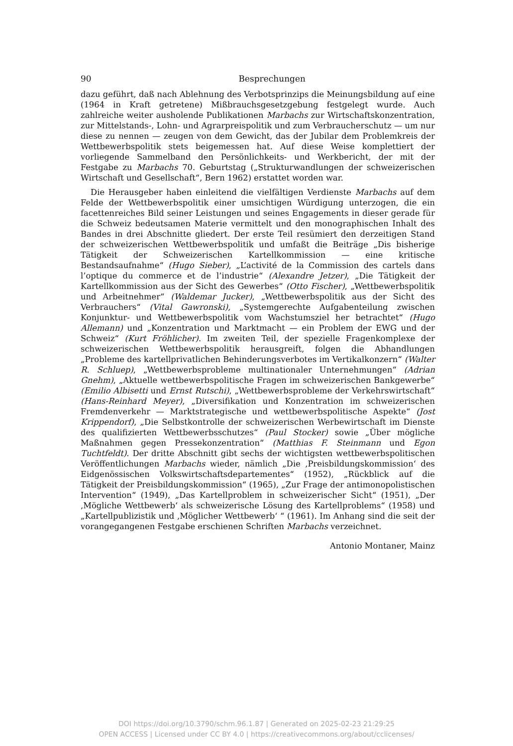90 Besprechungen
dazu geführt, daß nach Ablehnung des Verbotsprinzips die Meinungsbildung auf eine (1964 in Kraft getretene) Mißbrauchsgesetzgebung festgelegt wurde. Auch zahlreiche weiter ausholende Publikationen Marbachs zur Wirtschaftskonzentration, zur Mittelstands-, Lohn- und Agrarpreispolitik und zum Verbraucherschutz — um nur diese zu nennen — zeugen von dem Gewicht, das der Jubilar dem Problemkreis der Wettbewerbspolitik stets beigemessen hat. Auf diese Weise komplettiert der vorliegende Sammelband den Persönlichkeits- und Werkbericht, der mit der Festgabe zu Marbachs 70. Geburtstag („Strukturwandlungen der schweizerischen Wirtschaft und Gesellschaft“, Bern 1962) erstattet worden war.
Die Herausgeber haben einleitend die vielfältigen Verdienste Marbachs auf dem Felde der Wettbewerbspolitik einer umsichtigen Würdigung unterzogen, die ein facettenreiches Bild seiner Leistungen und seines Engagements in dieser gerade für die Schweiz bedeutsamen Materie vermittelt und den monographischen Inhalt des Bandes in drei Abschnitte gliedert. Der erste Teil resümiert den derzeitigen Stand der schweizerischen Wettbewerbspolitik und umfaßt die Beiträge „Dis bisherige Tätigkeit der Schweizerischen Kartellkommission — eine kritische Bestandsaufnahme“ (Hugo Sieber), „L’activité de la Commission des cartels dans l’optique du commerce et de l’industrie“ (Alexandre Jetzer), „Die Tätigkeit der Kartellkommission aus der Sicht des Gewerbes“ (Otto Fischer), „Wettbewerbspolitik und Arbeitnehmer“ (Waldemar Jucker), „Wettbewerbspolitik aus der Sicht des Verbrauchers“ (Vital Gawronski), „Systemgerechte Aufgabenteilung zwischen Konjunktur- und Wettbewerbspolitik vom Wachstumsziel her betrachtet“ (Hugo Allemann) und „Konzentration und Marktmacht — ein Problem der EWG und der Schweiz“ (Kurt Fröhlicher). Im zweiten Teil, der spezielle Fragenkomplexe der schweizerischen Wettbewerbspolitik herausgreift, folgen die Abhandlungen „Probleme des kartellprivatlichen Behinderungsverbotes im Vertikalkonzern“ (Walter R. Schluep), „Wettbewerbsprobleme multinationaler Unternehmungen“ (Adrian Gnehm), „Aktuelle wettbewerbspolitische Fragen im schweizerischen Bankgewerbe“ (Emilio Albisetti und Ernst Rutschi), „Wettbewerbsprobleme der Verkehrswirtschaft“ (Hans-Reinhard Meyer), „Diversifikation und Konzentration im schweizerischen Fremdenverkehr — Marktstrategische und wettbewerbspolitische Aspekte“ (Jost Krippendorf), „Die Selbstkontrolle der schweizerischen Werbewirtschaft im Dienste des qualifizierten Wettbewerbsschutzes“ (Paul Stocker) sowie „Über mögliche Maßnahmen gegen Pressekonzentration“ (Matthias F. Steinmann und Egon Tuchtfeldt). Der dritte Abschnitt gibt sechs der wichtigsten wettbewerbspolitischen Veröffentlichungen Marbachs wieder, nämlich „Die ‚Preisbildungskommission‘ des Eidgenössischen Volkswirtschaftsdepartementes“ (1952), „Rückblick auf die Tätigkeit der Preisbildungskommission“ (1965), „Zur Frage der antimonopolistischen Intervention“ (1949), „Das Kartellproblem in schweizerischer Sicht“ (1951), „Der ‚Mögliche Wettbewerb‘ als schweizerische Lösung des Kartellproblems“ (1958) und „Kartellpublizistik und ‚Möglicher Wettbewerb‘ “ (1961). Im Anhang sind die seit der vorangegangenen Festgabe erschienen Schriften Marbachs verzeichnet.
Antonio Montaner, Mainz
DOI https://doi.org/10.3790/schm.96.1.87 | Generated on 2025-02-23 21:29:25
OPEN ACCESS | Licensed under CC BY 4.0 | https://creativecommons.org/about/cclicenses/